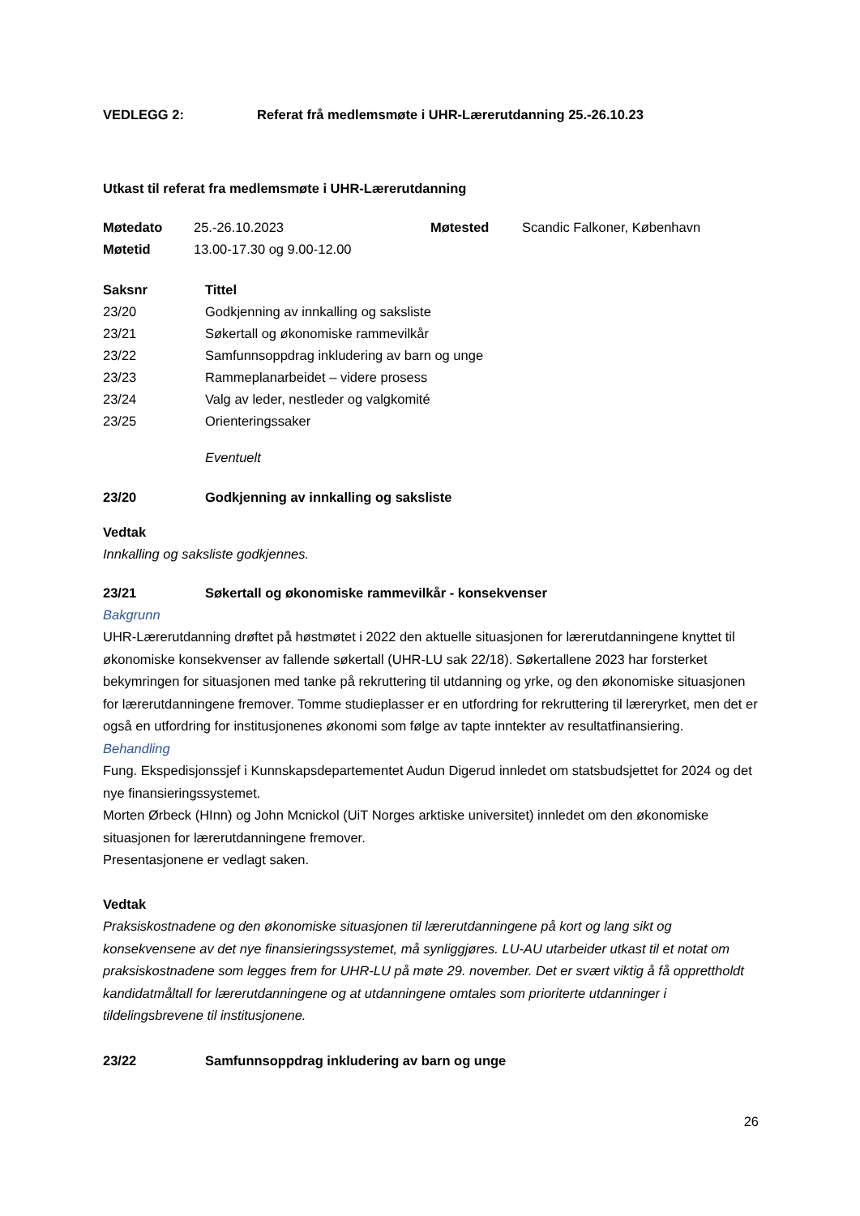| VEDLEGG 2: | Referat frå medlemsmøte i UHR-Lærerutdanning 25.-26.10.23 |
Utkast til referat fra medlemsmøte i UHR-Lærerutdanning
| Møtedato | 25.-26.10.2023 | Møtested | Scandic Falkoner, København |
| Møtetid | 13.00-17.30 og 9.00-12.00 | | |
| Saksnr | Tittel |
| 23/20 | Godkjenning av innkalling og saksliste |
| 23/21 | Søkertall og økonomiske rammevilkår |
| 23/22 | Samfunnsoppdrag inkludering av barn og unge |
| 23/23 | Rammeplanarbeidet – videre prosess |
| 23/24 | Valg av leder, nestleder og valgkomité |
| 23/25 | Orienteringssaker |
| | Eventuelt |
| 23/20 | Godkjenning av innkalling og saksliste |
Vedtak
Innkalling og saksliste godkjennes.
| 23/21 | Søkertall og økonomiske rammevilkår - konsekvenser |
Bakgrunn
UHR-Lærerutdanning drøftet på høstmøtet i 2022 den aktuelle situasjonen for lærerutdanningene knyttet til økonomiske konsekvenser av fallende søkertall (UHR-LU sak 22/18). Søkertallene 2023 har forsterket bekymringen for situasjonen med tanke på rekruttering til utdanning og yrke, og den økonomiske situasjonen for lærerutdanningene fremover. Tomme studieplasser er en utfordring for rekruttering til læreryrket, men det er også en utfordring for institusjonenes økonomi som følge av tapte inntekter av resultatfinansiering.
Behandling
Fung. Ekspedisjonssjef i Kunnskapsdepartementet Audun Digerud innledet om statsbudsjettet for 2024 og det nye finansieringssystemet.
Morten Ørbeck (HInn) og John Mcnickol (UiT Norges arktiske universitet) innledet om den økonomiske situasjonen for lærerutdanningene fremover.
Presentasjonene er vedlagt saken.
Vedtak
Praksiskostnadene og den økonomiske situasjonen til lærerutdanningene på kort og lang sikt og konsekvensene av det nye finansieringssystemet, må synliggjøres. LU-AU utarbeider utkast til et notat om praksiskostnadene som legges frem for UHR-LU på møte 29. november. Det er svært viktig å få opprettholdt kandidatmåltall for lærerutdanningene og at utdanningene omtales som prioriterte utdanninger i tildelingsbrevene til institusjonene.
| 23/22 | Samfunnsoppdrag inkludering av barn og unge |
26